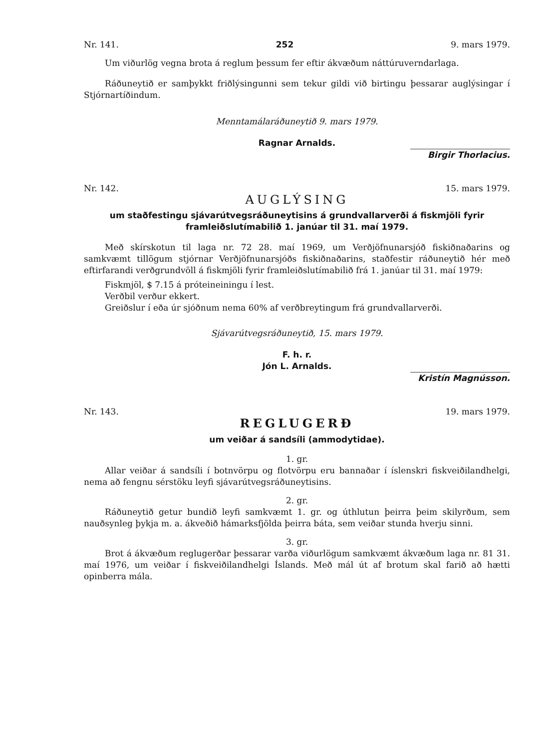Nr. 141. 252 9. mars 1979.
Um viðurlög vegna brota á reglum þessum fer eftir ákvæðum náttúruverndar­laga.
Ráðuneytið er samþykkt friðlýsingunni sem tekur gildi við birtingu þessarar auglýsingar í Stjórnartíðindum.
Menntamálaráðuneytið 9. mars 1979.
Ragnar Arnalds.
Birgir Thorlacius.
Nr. 142. 15. mars 1979.
AUGLÝSING
um staðfestingu sjávarútvegsráðuneytisins á grundvallarverði á fiskmjöli fyrir framleiðslutímabilið 1. janúar til 31. maí 1979.
Með skírskotun til laga nr. 72 28. maí 1969, um Verðjöfnunarsjóð fiskiðnaðarins og samkvæmt tillögum stjórnar Verðjöfnunarsjóðs fiskiðnaðarins, staðfestir ráðuneytið hér með eftirfarandi verðgrundvöll á fiskmjöli fyrir framleiðslutímabilið frá 1. janúar til 31. maí 1979:
Fiskmjöl, $ 7.15 á próteineiningu í lest.
Verðbil verður ekkert.
Greiðslur í eða úr sjóðnum nema 60% af verðbreytingum frá grundvallarverði.
Sjávarútvegsráðuneytið, 15. mars 1979.
F. h. r.
Jón L. Arnalds.
Kristín Magnússon.
Nr. 143. 19. mars 1979.
REGLUGERÐ
um veiðar á sandsíli (ammodytidae).
1. gr.
Allar veiðar á sandsíli í botnvörpu og flotvörpu eru bannaðar í íslenskri fiskveiðilandhelgi, nema að fengnu sérstöku leyfi sjávarútvegsráðuneytisins.
2. gr.
Ráðuneytið getur bundið leyfi samkvæmt 1. gr. og úthlutun þeirra þeim skilyrðum, sem nauðsynleg þykja m. a. ákveðið hámarksfjölda þeirra báta, sem veiðar stunda hverju sinni.
3. gr.
Brot á ákvæðum reglugerðar þessarar varða viðurlögum samkvæmt ákvæðum laga nr. 81 31. maí 1976, um veiðar í fiskveiðilandhelgi Íslands. Með mál út af brotum skal farið að hætti opinberra mála.